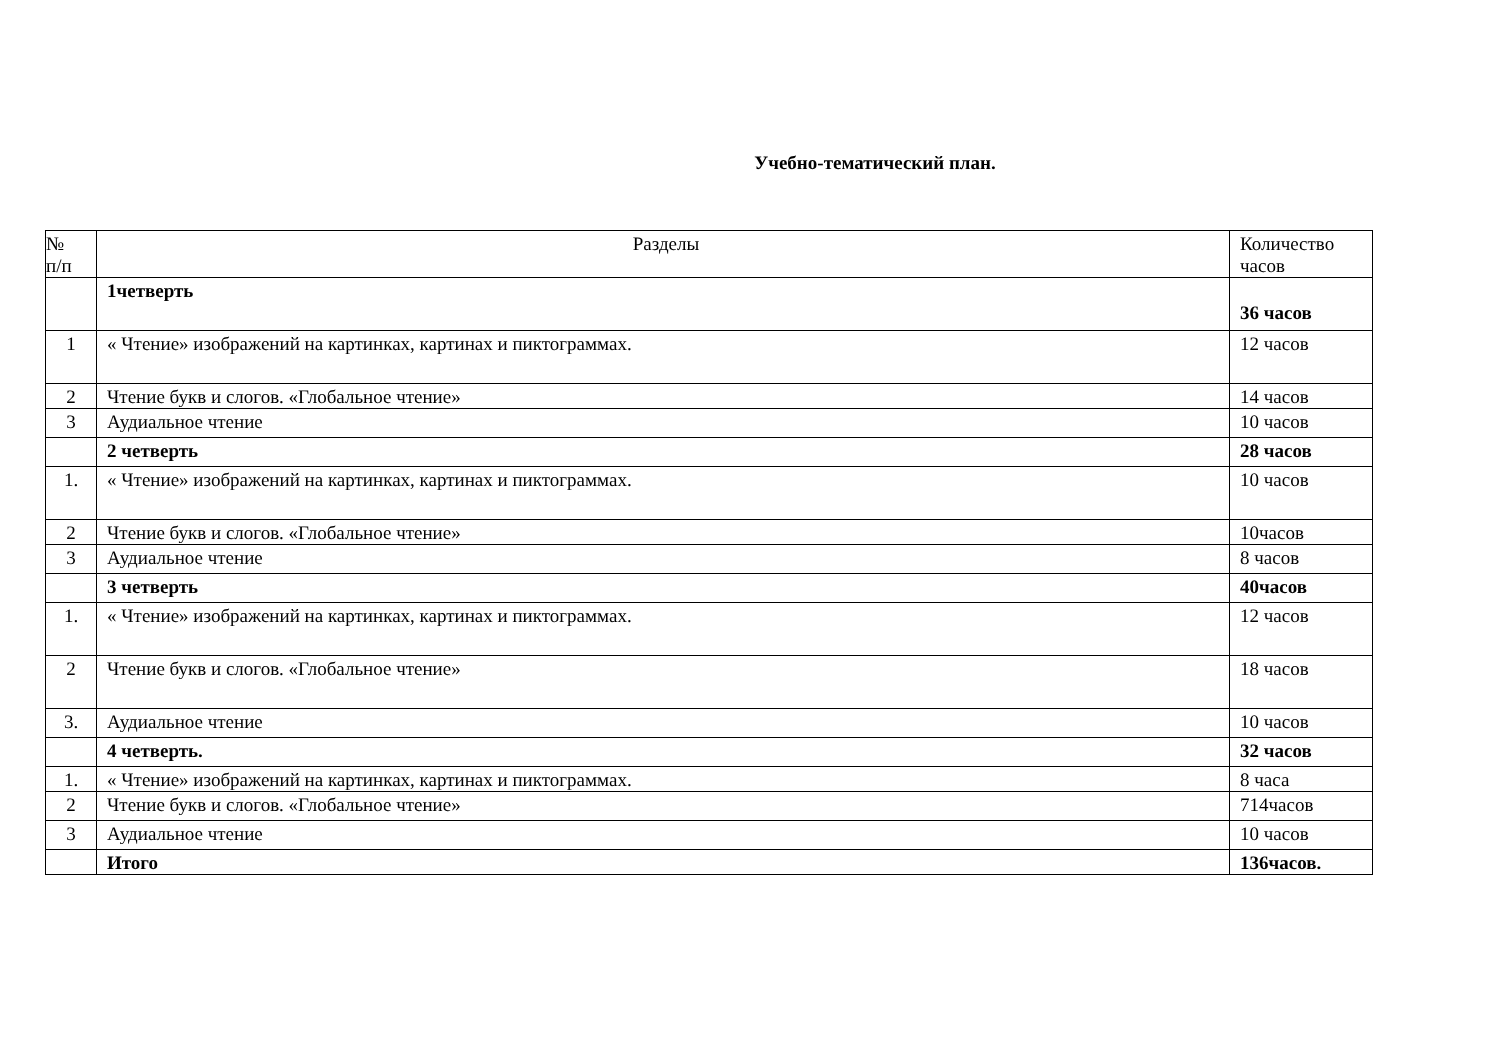Учебно-тематический план.
| № п/п | Разделы | Количество часов |
| --- | --- | --- |
| | 1четверть | 36 часов |
| 1 | « Чтение» изображений на картинках, картинах и пиктограммах. | 12 часов |
| 2 | Чтение букв и слогов. «Глобальное чтение» | 14 часов |
| 3 | Аудиальное чтение | 10 часов |
| | 2 четверть | 28 часов |
| 1. | « Чтение» изображений на картинках, картинах и пиктограммах. | 10 часов |
| 2 | Чтение букв и слогов. «Глобальное чтение» | 10часов |
| 3 | Аудиальное чтение | 8 часов |
| | 3 четверть | 40часов |
| 1. | « Чтение» изображений на картинках, картинах и пиктограммах. | 12 часов |
| 2 | Чтение букв и слогов. «Глобальное чтение» | 18 часов |
| 3. | Аудиальное чтение | 10 часов |
| | 4 четверть. | 32 часов |
| 1. | « Чтение» изображений на картинках, картинах и пиктограммах. | 8 часа |
| 2 | Чтение букв и слогов. «Глобальное чтение» | 714часов |
| 3 | Аудиальное чтение | 10 часов |
| | Итого | 136часов. |